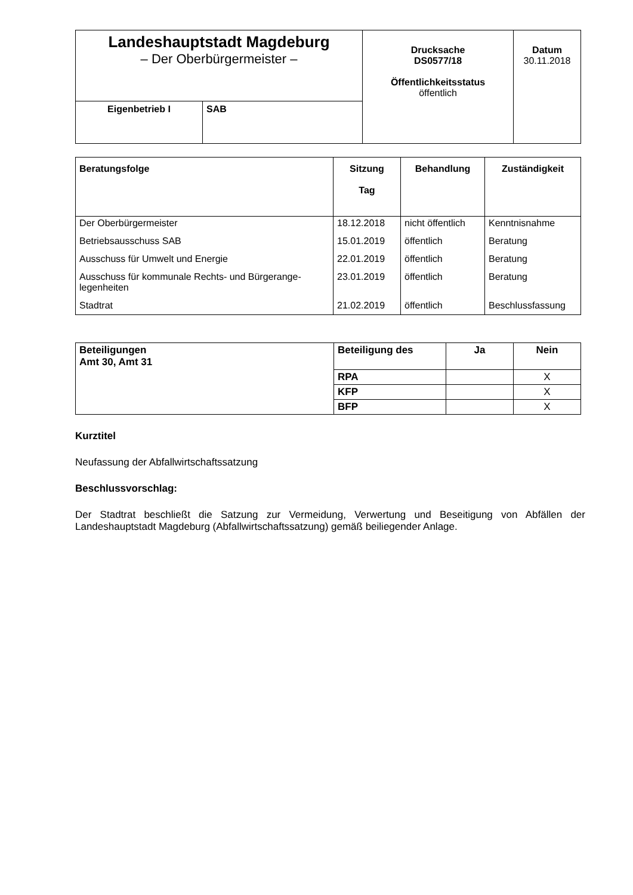| Landeshauptstadt Magdeburg – Der Oberbürgermeister – | | Drucksache DS0577/18 Öffentlichkeitsstatus öffentlich | Datum 30.11.2018 |
| Eigenbetrieb I | SAB | | |
| Beratungsfolge | Sitzung Tag | Behandlung | Zuständigkeit |
| --- | --- | --- | --- |
| Der Oberbürgermeister | 18.12.2018 | nicht öffentlich | Kenntnisnahme |
| Betriebsausschuss SAB | 15.01.2019 | öffentlich | Beratung |
| Ausschuss für Umwelt und Energie | 22.01.2019 | öffentlich | Beratung |
| Ausschuss für kommunale Rechts- und Bürgerange-legenheiten | 23.01.2019 | öffentlich | Beratung |
| Stadtrat | 21.02.2019 | öffentlich | Beschlussfassung |
| Beteiligungen Amt 30, Amt 31 | Beteiligung des | Ja | Nein |
| --- | --- | --- | --- |
| | RPA | | X |
| | KFP | | X |
| | BFP | | X |
Kurztitel
Neufassung der Abfallwirtschaftssatzung
Beschlussvorschlag:
Der Stadtrat beschließt die Satzung zur Vermeidung, Verwertung und Beseitigung von Abfällen der Landeshauptstadt Magdeburg (Abfallwirtschaftssatzung) gemäß beiliegender Anlage.